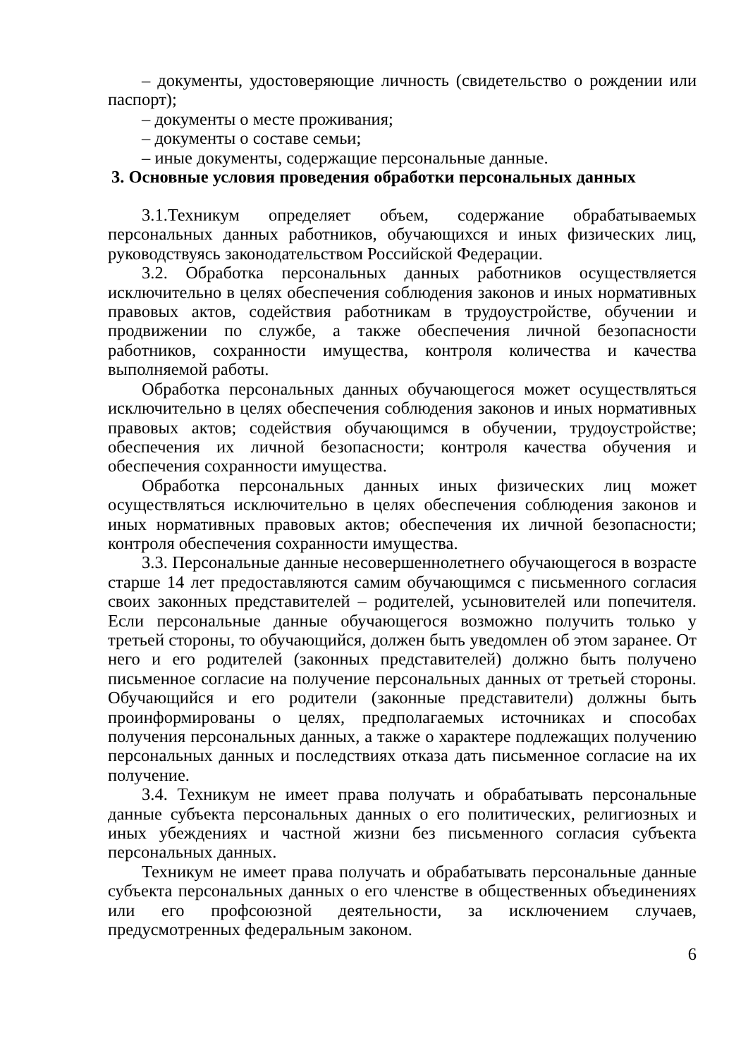– документы, удостоверяющие личность (свидетельство о рождении или паспорт);
– документы о месте проживания;
– документы о составе семьи;
– иные документы, содержащие персональные данные.
3. Основные условия проведения обработки персональных данных
3.1.Техникум определяет объем, содержание обрабатываемых персональных данных работников, обучающихся и иных физических лиц, руководствуясь законодательством Российской Федерации.
3.2. Обработка персональных данных работников осуществляется исключительно в целях обеспечения соблюдения законов и иных нормативных правовых актов, содействия работникам в трудоустройстве, обучении и продвижении по службе, а также обеспечения личной безопасности работников, сохранности имущества, контроля количества и качества выполняемой работы.
Обработка персональных данных обучающегося может осуществляться исключительно в целях обеспечения соблюдения законов и иных нормативных правовых актов; содействия обучающимся в обучении, трудоустройстве; обеспечения их личной безопасности; контроля качества обучения и обеспечения сохранности имущества.
Обработка персональных данных иных физических лиц может осуществляться исключительно в целях обеспечения соблюдения законов и иных нормативных правовых актов; обеспечения их личной безопасности; контроля обеспечения сохранности имущества.
3.3. Персональные данные несовершеннолетнего обучающегося в возрасте старше 14 лет предоставляются самим обучающимся с письменного согласия своих законных представителей – родителей, усыновителей или попечителя. Если персональные данные обучающегося возможно получить только у третьей стороны, то обучающийся, должен быть уведомлен об этом заранее. От него и его родителей (законных представителей) должно быть получено письменное согласие на получение персональных данных от третьей стороны. Обучающийся и его родители (законные представители) должны быть проинформированы о целях, предполагаемых источниках и способах получения персональных данных, а также о характере подлежащих получению персональных данных и последствиях отказа дать письменное согласие на их получение.
3.4. Техникум не имеет права получать и обрабатывать персональные данные субъекта персональных данных о его политических, религиозных и иных убеждениях и частной жизни без письменного согласия субъекта персональных данных.
Техникум не имеет права получать и обрабатывать персональные данные субъекта персональных данных о его членстве в общественных объединениях или его профсоюзной деятельности, за исключением случаев, предусмотренных федеральным законом.
6